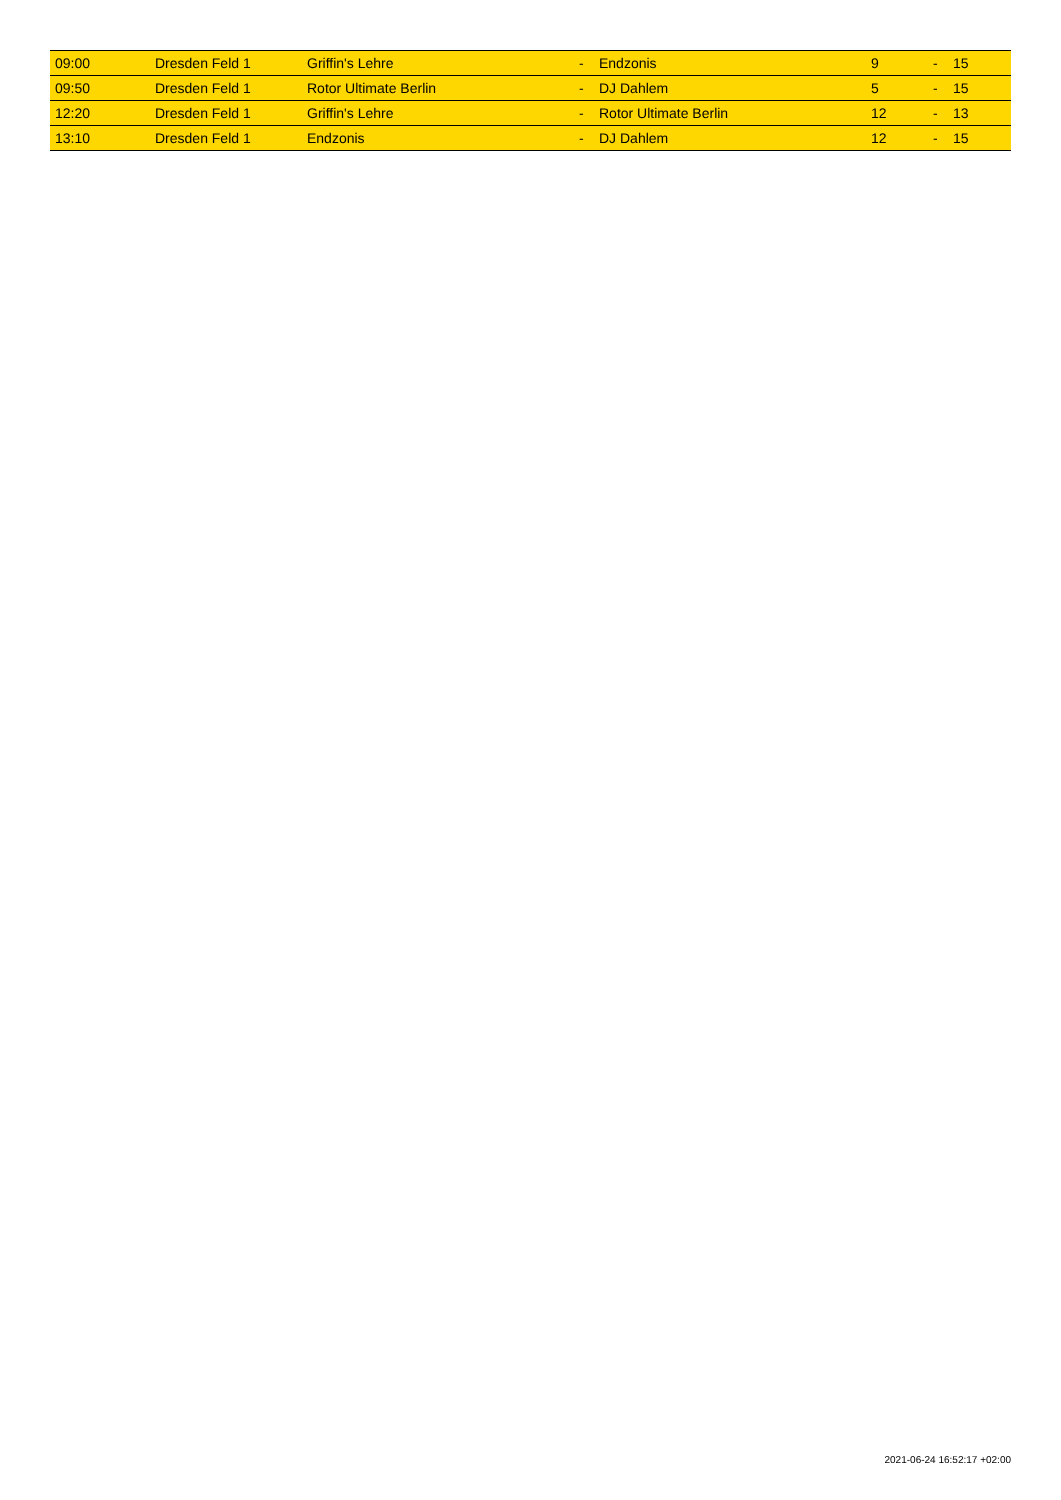| 09:00 | Dresden Feld 1 | Griffin's Lehre | - | Endzonis | 9 | - | 15 |
| 09:50 | Dresden Feld 1 | Rotor Ultimate Berlin | - | DJ Dahlem | 5 | - | 15 |
| 12:20 | Dresden Feld 1 | Griffin's Lehre | - | Rotor Ultimate Berlin | 12 | - | 13 |
| 13:10 | Dresden Feld 1 | Endzonis | - | DJ Dahlem | 12 | - | 15 |
2021-06-24 16:52:17 +02:00